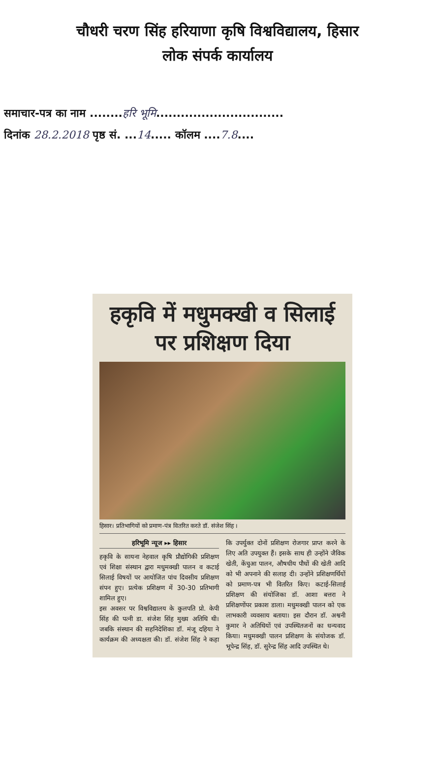चौधरी चरण सिंह हरियाणा कृषि विश्वविद्यालय, हिसार
लोक संपर्क कार्यालय
समाचार-पत्र का नाम ........हरि भूमि...............................
दिनांक 28.2.2018 पृष्ठ सं. ...14..... कॉलम ....7.8....
हकृवि में मधुमक्खी व सिलाई पर प्रशिक्षण दिया
हिसार। प्रतिभागियों को प्रमाण-पंत्र वितरित करते डॉ. संजेश सिंह ।
हरिभूमि न्यूज ▸▸ हिसार
हकृवि के सायना नेहवाल कृषि प्रौद्योगिकी प्रशिक्षण एवं शिक्षा संस्थान द्वारा मधुमक्खी पालन व कटाई सिलाई विषयों पर आयोजित पांच दिवसीय प्रशिक्षण संपन हुए। प्रत्येक प्रशिक्षण में 30-30 प्रतिभागी शामिल हुए।
इस अवसर पर विश्वविद्यालय के कुलपति प्रो. केपी सिंह की पत्नी डा. संजेश सिंह मुख्य अतिथि थी। जबकि संस्थान की सहनिदेशिका डॉ. मंजू दहिया ने कार्यक्रम की अध्यक्षता की। डॉ. संजेश सिंह ने कहा कि उपर्युक्त दोनों प्रशिक्षण रोजगार प्राप्त करने के लिए अति उपयुक्त हैं। इसके साथ ही उन्होंने जैविक खेती, केंचुआ पालन, औषधीय पौधों की खेती आदि को भी अपनाने की सलाह दी। उन्होंने प्रशिक्षणर्थियों को प्रमाण-पत्र भी वितरित किए। कटाई-सिलाई प्रशिक्षण की संयोजिका डॉ. आशा बत्तरा ने प्रशिक्षणोंपर प्रकाश डाला। मधुमक्खी पालन को एक लाभकारी व्यवसाय बताया। इस दौरान डॉ. अश्वनी कुमार ने अतिथियों एवं उपस्थितजनों का धन्यवाद किया। मधुमक्खी पालन प्रशिक्षण के संयोजक डॉ. भूपेन्द्र सिंह, डॉ. सुरेन्द्र सिंह आदि उपस्थित थे।